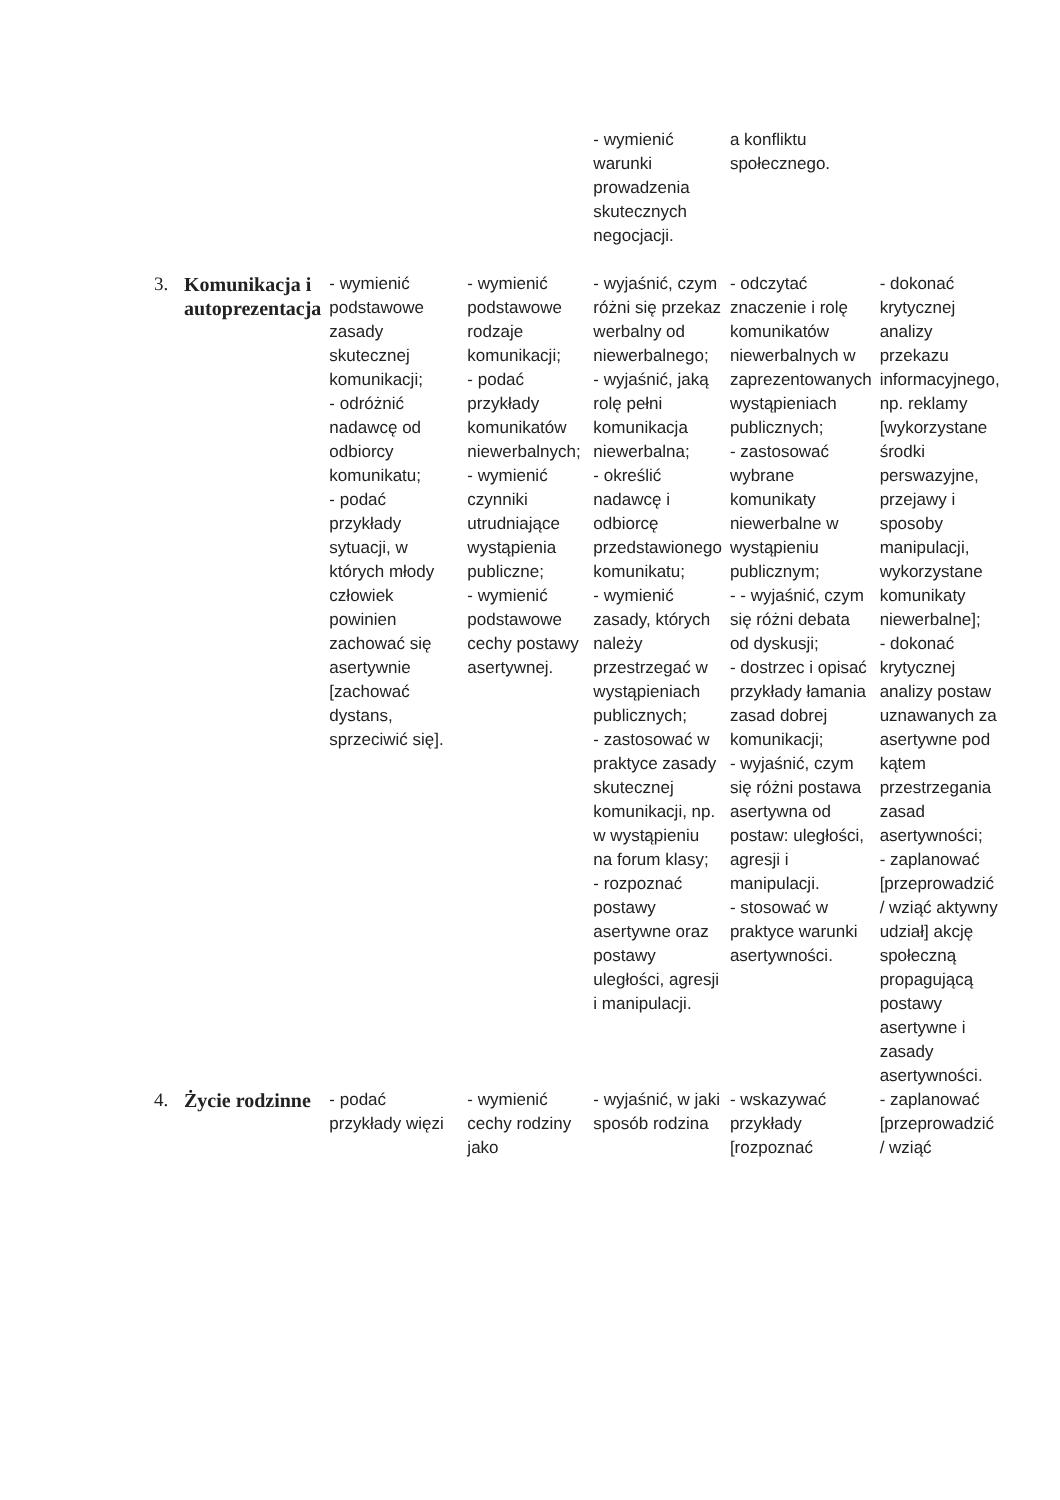| | | | | - wymienić warunki prowadzenia skutecznych negocjacji. | a konfliktu społecznego. | |
| 3. | Komunikacja i autoprezentacja | - wymienić podstawowe zasady skutecznej komunikacji; - odróżnić nadawcę od odbiorcy komunikatu; - podać przykłady sytuacji, w których młody człowiek powinien zachować się asertywnie [zachować dystans, sprzeciwić się]. | - wymienić podstawowe rodzaje komunikacji; - podać przykłady komunikatów niewerbalnych; - wymienić czynniki utrudniające wystąpienia publiczne; - wymienić podstawowe cechy postawy asertywnej. | - wyjaśnić, czym różni się przekaz werbalny od niewerbalnego; - wyjaśnić, jaką rolę pełni komunikacja niewerbalna; - określić nadawcę i odbiorcę przedstawionego komunikatu; - wymienić zasady, których należy przestrzegać w wystąpieniach publicznych; - zastosować w praktyce zasady skutecznej komunikacji, np. w wystąpieniu na forum klasy; - rozpoznać postawy asertywne oraz postawy uległości, agresji i manipulacji. | - odczytać znaczenie i rolę komunikatów niewerbalnych w zaprezentowanych wystąpieniach publicznych; - zastosować wybrane komunikaty niewerbalne w wystąpieniu publicznym; - - wyjaśnić, czym się różni debata od dyskusji; - dostrzec i opisać przykłady łamania zasad dobrej komunikacji; - wyjaśnić, czym się różni postawa asertywna od postaw: uległości, agresji i manipulacji. - stosować w praktyce warunki asertywności. | - dokonać krytycznej analizy przekazu informacyjnego, np. reklamy [wykorzystane środki perswazyjne, przejawy i sposoby manipulacji, wykorzystane komunikaty niewerbalne]; - dokonać krytycznej analizy postaw uznawanych za asertywne pod kątem przestrzegania zasad asertywności; - zaplanować [przeprowadzić / wziąć aktywny udział] akcję społeczną propagującą postawy asertywne i zasady asertywności. |
| 4. | Życie rodzinne | - podać przykłady więzi | - wymienić cechy rodziny jako | - wyjaśnić, w jaki sposób rodzina | - wskazywać przykłady [rozpoznać | - zaplanować [przeprowadzić / wziąć |